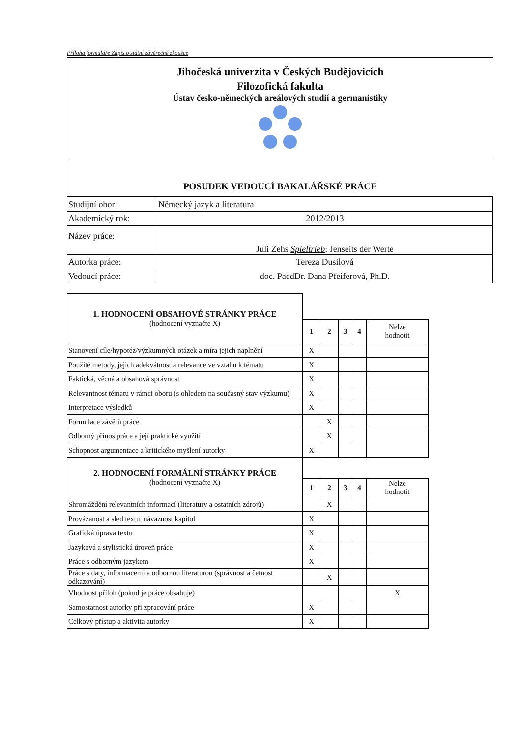Příloha formuláře Zápis o státní závěrečné zkoušce
Jihočeská univerzita v Českých Budějovicích
Filozofická fakulta
Ústav česko-německých areálových studií a germanistiky
POSUDEK VEDOUCÍ BAKALÁŘSKÉ PRÁCE
| Studijní obor: | Německý jazyk a literatura |
| Akademický rok: | 2012/2013 |
| Název práce: | Juli Zehs Spieltrieb : Jenseits der Werte |
| Autorka práce: | Tereza Dusilová |
| Vedoucí práce: | doc. PaedDr. Dana Pfeiferová, Ph.D. |
| 1. HODNOCENÍ OBSAHOVÉ STRÁNKY PRÁCE (hodnocení vyznačte X) | | | | | |
| | 1 | 2 | 3 | 4 | Nelze hodnotit |
| Stanovení cíle/hypotéz/výzkumných otázek a míra jejich naplnění | X | | | | |
| Použité metody, jejich adekvátnost a relevance ve vztahu k tématu | X | | | | |
| Faktická, věcná a obsahová správnost | X | | | | |
| Relevantnost tématu v rámci oboru (s ohledem na současný stav výzkumu) | X | | | | |
| Interpretace výsledků | X | | | | |
| Formulace závěrů práce | | X | | | |
| Odborný přínos práce a její praktické využití | | X | | | |
| Schopnost argumentace a kritického myšlení autorky | X | | | | |
| 2. HODNOCENÍ FORMÁLNÍ STRÁNKY PRÁCE (hodnocení vyznačte X) | | | | | |
| | 1 | 2 | 3 | 4 | Nelze hodnotit |
| Shromáždění relevantních informací (literatury a ostatních zdrojů) | | X | | | |
| Provázanost a sled textu, návaznost kapitol | X | | | | |
| Grafická úprava textu | X | | | | |
| Jazyková a stylistická úroveň práce | X | | | | |
| Práce s odborným jazykem | X | | | | |
| Práce s daty, informacemi a odbornou literaturou (správnost a četnost odkazování) | | X | | | |
| Vhodnost příloh (pokud je práce obsahuje) | | | | | X |
| Samostatnost autorky při zpracování práce | X | | | | |
| Celkový přístup a aktivita autorky | X | | | | |